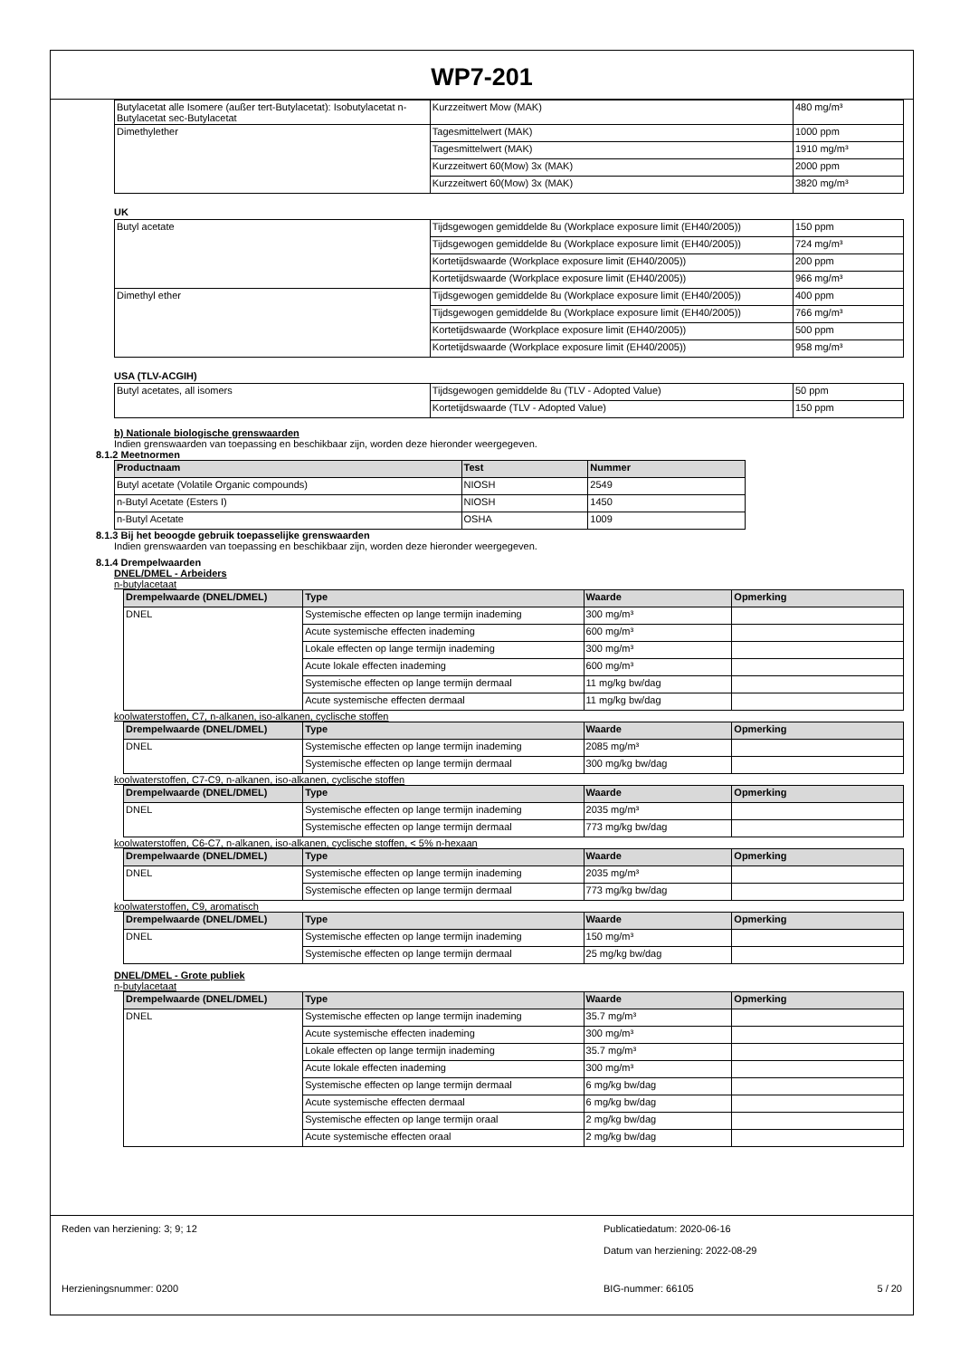WP7-201
| Butylacetat alle Isomere (außer tert-Butylacetat): Isobutylacetat n-Butylacetat sec-Butylacetat | Kurzzeitwert Mow (MAK) | 480 mg/m³ |
| Dimethylether | Tagesmittelwert (MAK) | 1000 ppm |
| | Tagesmittelwert (MAK) | 1910 mg/m³ |
| | Kurzzeitwert 60(Mow) 3x (MAK) | 2000 ppm |
| | Kurzzeitwert 60(Mow) 3x (MAK) | 3820 mg/m³ |
UK
| Butyl acetate | Tijdsgewogen gemiddelde 8u (Workplace exposure limit (EH40/2005)) | 150 ppm |
| | Tijdsgewogen gemiddelde 8u (Workplace exposure limit (EH40/2005)) | 724 mg/m³ |
| | Kortetijdswaarde (Workplace exposure limit (EH40/2005)) | 200 ppm |
| | Kortetijdswaarde (Workplace exposure limit (EH40/2005)) | 966 mg/m³ |
| Dimethyl ether | Tijdsgewogen gemiddelde 8u (Workplace exposure limit (EH40/2005)) | 400 ppm |
| | Tijdsgewogen gemiddelde 8u (Workplace exposure limit (EH40/2005)) | 766 mg/m³ |
| | Kortetijdswaarde (Workplace exposure limit (EH40/2005)) | 500 ppm |
| | Kortetijdswaarde (Workplace exposure limit (EH40/2005)) | 958 mg/m³ |
USA (TLV-ACGIH)
| Butyl acetates, all isomers | Tijdsgewogen gemiddelde 8u (TLV - Adopted Value) | 50 ppm |
| | Kortetijdswaarde (TLV - Adopted Value) | 150 ppm |
b) Nationale biologische grenswaarden
Indien grenswaarden van toepassing en beschikbaar zijn, worden deze hieronder weergegeven.
8.1.2 Meetnormen
| Productnaam | Test | Nummer |
| --- | --- | --- |
| Butyl acetate (Volatile Organic compounds) | NIOSH | 2549 |
| n-Butyl Acetate (Esters I) | NIOSH | 1450 |
| n-Butyl Acetate | OSHA | 1009 |
8.1.3 Bij het beoogde gebruik toepasselijke grenswaarden
Indien grenswaarden van toepassing en beschikbaar zijn, worden deze hieronder weergegeven.
8.1.4 Drempelwaarden
DNEL/DMEL - Arbeiders
n-butylacetaat
| Drempelwaarde (DNEL/DMEL) | Type | Waarde | Opmerking |
| --- | --- | --- | --- |
| DNEL | Systemische effecten op lange termijn inademing | 300 mg/m³ | |
| | Acute systemische effecten inademing | 600 mg/m³ | |
| | Lokale effecten op lange termijn inademing | 300 mg/m³ | |
| | Acute lokale effecten inademing | 600 mg/m³ | |
| | Systemische effecten op lange termijn dermaal | 11 mg/kg bw/dag | |
| | Acute systemische effecten dermaal | 11 mg/kg bw/dag | |
koolwaterstoffen, C7, n-alkanen, iso-alkanen, cyclische stoffen
| Drempelwaarde (DNEL/DMEL) | Type | Waarde | Opmerking |
| --- | --- | --- | --- |
| DNEL | Systemische effecten op lange termijn inademing | 2085 mg/m³ | |
| | Systemische effecten op lange termijn dermaal | 300 mg/kg bw/dag | |
koolwaterstoffen, C7-C9, n-alkanen, iso-alkanen, cyclische stoffen
| Drempelwaarde (DNEL/DMEL) | Type | Waarde | Opmerking |
| --- | --- | --- | --- |
| DNEL | Systemische effecten op lange termijn inademing | 2035 mg/m³ | |
| | Systemische effecten op lange termijn dermaal | 773 mg/kg bw/dag | |
koolwaterstoffen, C6-C7, n-alkanen, iso-alkanen, cyclische stoffen, < 5% n-hexaan
| Drempelwaarde (DNEL/DMEL) | Type | Waarde | Opmerking |
| --- | --- | --- | --- |
| DNEL | Systemische effecten op lange termijn inademing | 2035 mg/m³ | |
| | Systemische effecten op lange termijn dermaal | 773 mg/kg bw/dag | |
koolwaterstoffen, C9, aromatisch
| Drempelwaarde (DNEL/DMEL) | Type | Waarde | Opmerking |
| --- | --- | --- | --- |
| DNEL | Systemische effecten op lange termijn inademing | 150 mg/m³ | |
| | Systemische effecten op lange termijn dermaal | 25 mg/kg bw/dag | |
DNEL/DMEL - Grote publiek
n-butylacetaat
| Drempelwaarde (DNEL/DMEL) | Type | Waarde | Opmerking |
| --- | --- | --- | --- |
| DNEL | Systemische effecten op lange termijn inademing | 35.7 mg/m³ | |
| | Acute systemische effecten inademing | 300 mg/m³ | |
| | Lokale effecten op lange termijn inademing | 35.7 mg/m³ | |
| | Acute lokale effecten inademing | 300 mg/m³ | |
| | Systemische effecten op lange termijn dermaal | 6 mg/kg bw/dag | |
| | Acute systemische effecten dermaal | 6 mg/kg bw/dag | |
| | Systemische effecten op lange termijn oraal | 2 mg/kg bw/dag | |
| | Acute systemische effecten oraal | 2 mg/kg bw/dag | |
Reden van herziening: 3; 9; 12 Publicatiedatum: 2020-06-16
Datum van herziening: 2022-08-29
Herzieningsnummer: 0200 BIG-nummer: 66105 5 / 20